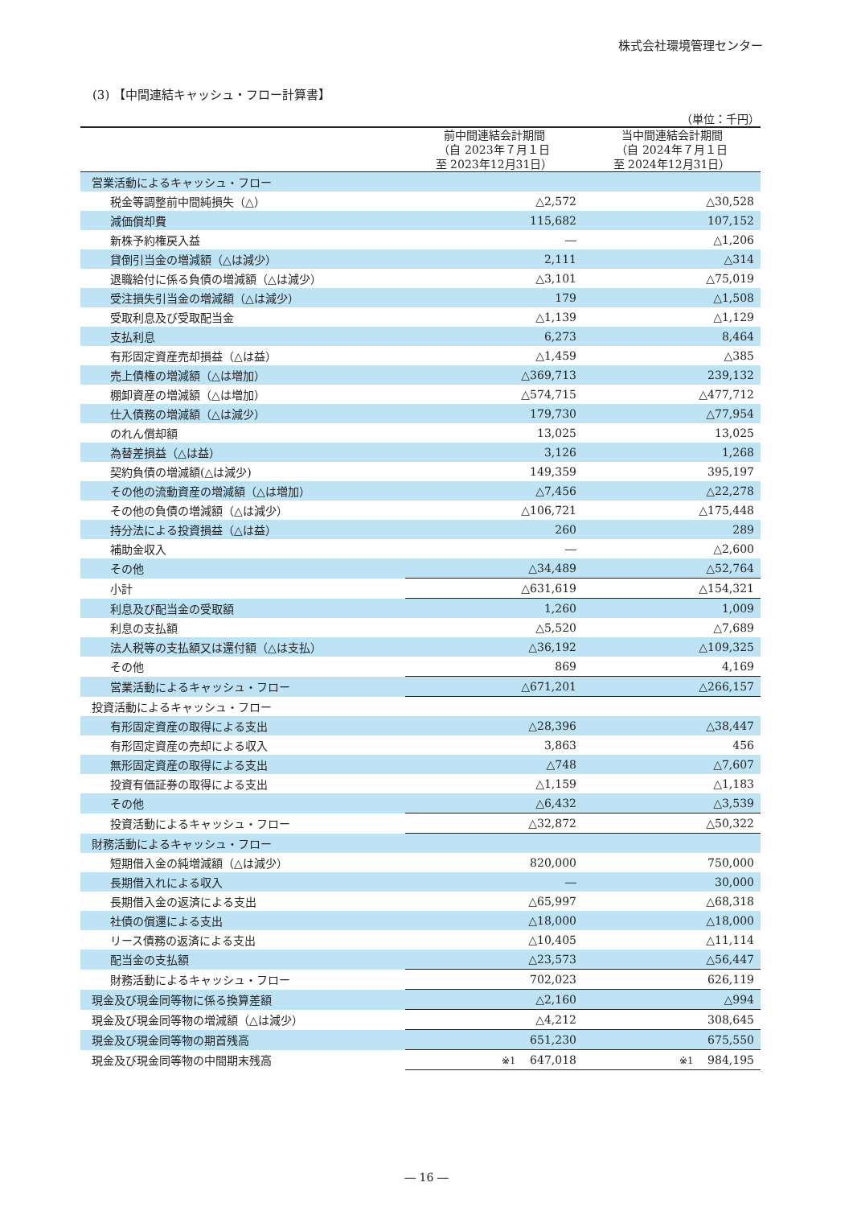株式会社環境管理センター
(3) 【中間連結キャッシュ・フロー計算書】
（単位：千円）
| | 前中間連結会計期間 （自 2023年７月１日 至 2023年12月31日） | 当中間連結会計期間 （自 2024年７月１日 至 2024年12月31日） |
| --- | --- | --- |
| 営業活動によるキャッシュ・フロー | | |
| 税金等調整前中間純損失（△） | △2,572 | △30,528 |
| 減価償却費 | 115,682 | 107,152 |
| 新株予約権戻入益 | ― | △1,206 |
| 貸倒引当金の増減額（△は減少） | 2,111 | △314 |
| 退職給付に係る負債の増減額（△は減少） | △3,101 | △75,019 |
| 受注損失引当金の増減額（△は減少） | 179 | △1,508 |
| 受取利息及び受取配当金 | △1,139 | △1,129 |
| 支払利息 | 6,273 | 8,464 |
| 有形固定資産売却損益（△は益） | △1,459 | △385 |
| 売上債権の増減額（△は増加） | △369,713 | 239,132 |
| 棚卸資産の増減額（△は増加） | △574,715 | △477,712 |
| 仕入債務の増減額（△は減少） | 179,730 | △77,954 |
| のれん償却額 | 13,025 | 13,025 |
| 為替差損益（△は益） | 3,126 | 1,268 |
| 契約負債の増減額(△は減少) | 149,359 | 395,197 |
| その他の流動資産の増減額（△は増加） | △7,456 | △22,278 |
| その他の負債の増減額（△は減少） | △106,721 | △175,448 |
| 持分法による投資損益（△は益） | 260 | 289 |
| 補助金収入 | ― | △2,600 |
| その他 | △34,489 | △52,764 |
| 小計 | △631,619 | △154,321 |
| 利息及び配当金の受取額 | 1,260 | 1,009 |
| 利息の支払額 | △5,520 | △7,689 |
| 法人税等の支払額又は還付額（△は支払） | △36,192 | △109,325 |
| その他 | 869 | 4,169 |
| 営業活動によるキャッシュ・フロー | △671,201 | △266,157 |
| 投資活動によるキャッシュ・フロー | | |
| 有形固定資産の取得による支出 | △28,396 | △38,447 |
| 有形固定資産の売却による収入 | 3,863 | 456 |
| 無形固定資産の取得による支出 | △748 | △7,607 |
| 投資有価証券の取得による支出 | △1,159 | △1,183 |
| その他 | △6,432 | △3,539 |
| 投資活動によるキャッシュ・フロー | △32,872 | △50,322 |
| 財務活動によるキャッシュ・フロー | | |
| 短期借入金の純増減額（△は減少） | 820,000 | 750,000 |
| 長期借入れによる収入 | ― | 30,000 |
| 長期借入金の返済による支出 | △65,997 | △68,318 |
| 社債の償還による支出 | △18,000 | △18,000 |
| リース債務の返済による支出 | △10,405 | △11,114 |
| 配当金の支払額 | △23,573 | △56,447 |
| 財務活動によるキャッシュ・フロー | 702,023 | 626,119 |
| 現金及び現金同等物に係る換算差額 | △2,160 | △994 |
| 現金及び現金同等物の増減額（△は減少） | △4,212 | 308,645 |
| 現金及び現金同等物の期首残高 | 651,230 | 675,550 |
| 現金及び現金同等物の中間期末残高 | ※1 647,018 | ※1 984,195 |
― 16 ―